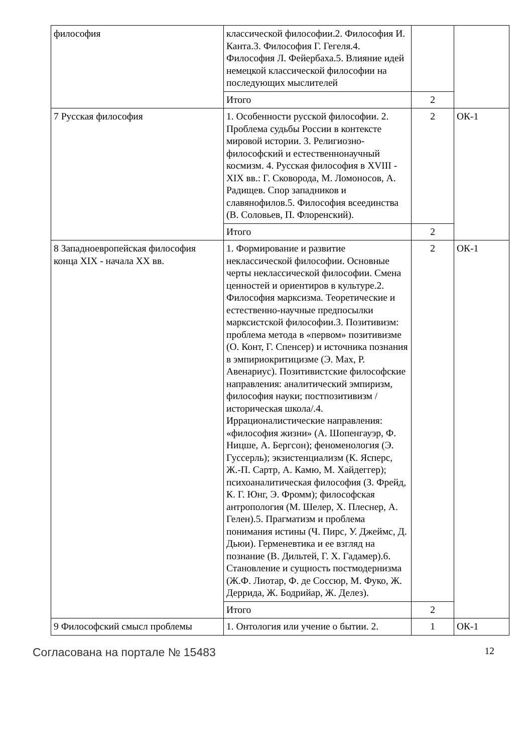| философия | классической философии.2. Философия И. Канта.3. Философия Г. Гегеля.4. Философия Л. Фейербаха.5. Влияние идей немецкой классической философии на последующих мыслителей | | |
| | Итого | 2 | |
| 7 Русская философия | 1. Особенности русской философии. 2. Проблема судьбы России в контексте мировой истории. 3. Религиозно-философский и естественнонаучный космизм. 4. Русская философия в XVIII - XIX вв.: Г. Сковорода, М. Ломоносов, А. Радищев. Спор западников и славянофилов.5. Философия всеединства (В. Соловьев, П. Флоренский). | 2 | ОК-1 |
| | Итого | 2 | |
| 8 Западноевропейская философия конца XIX - начала XX вв. | 1. Формирование и развитие неклассической философии. Основные черты неклассической философии. Смена ценностей и ориентиров в культуре.2. Философия марксизма. Теоретические и естественно-научные предпосылки марксистской философии.3. Позитивизм: проблема метода в «первом» позитивизме (О. Конт, Г. Спенсер) и источника познания в эмпириокритицизме (Э. Мах, Р. Авенариус). Позитивистские философские направления: аналитический эмпиризм, философия науки; постпозитивизм /историческая школа/.4. Иррационалистические направления: «философия жизни» (А. Шопенгауэр, Ф. Ницше, А. Бергсон); феноменология (Э. Гуссерль); экзистенциализм (К. Ясперс, Ж.-П. Сартр, А. Камю, М. Хайдеггер); психоаналитическая философия (З. Фрейд, К. Г. Юнг, Э. Фромм); философская антропология (М. Шелер, Х. Плеснер, А. Гелен).5. Прагматизм и проблема понимания истины (Ч. Пирс, У. Джеймс, Д. Дьюи). Герменевтика и ее взгляд на познание (В. Дильтей, Г. Х. Гадамер).6. Становление и сущность постмодернизма (Ж.Ф. Лиотар, Ф. де Соссюр, М. Фуко, Ж. Деррида, Ж. Бодрийар, Ж. Делез). | 2 | ОК-1 |
| | Итого | 2 | |
| 9 Философский смысл проблемы | 1. Онтология или учение о бытии. 2. | 1 | ОК-1 |
Согласована на портале № 15483 12